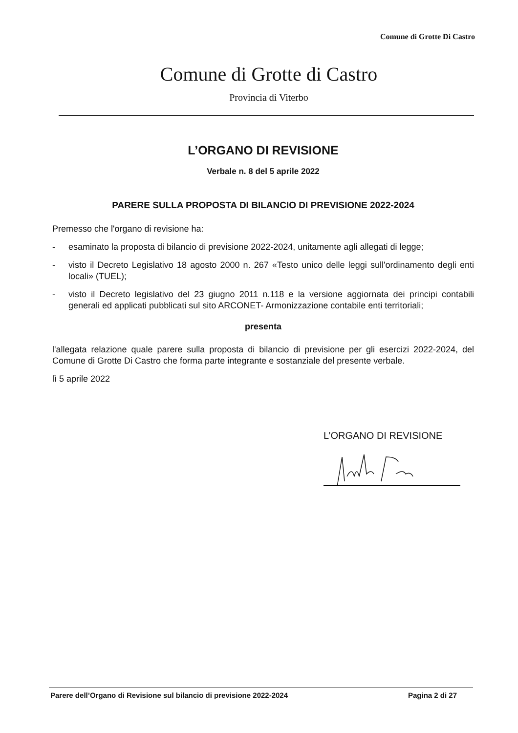Comune di Grotte Di Castro
Comune di Grotte di Castro
Provincia di Viterbo
L’ORGANO DI REVISIONE
Verbale n. 8 del 5 aprile 2022
PARERE SULLA PROPOSTA DI BILANCIO DI PREVISIONE 2022-2024
Premesso che l'organo di revisione ha:
- esaminato la proposta di bilancio di previsione 2022-2024, unitamente agli allegati di legge;
- visto il Decreto Legislativo 18 agosto 2000 n. 267 «Testo unico delle leggi sull'ordinamento degli enti locali» (TUEL);
- visto il Decreto legislativo del 23 giugno 2011 n.118 e la versione aggiornata dei principi contabili generali ed applicati pubblicati sul sito ARCONET- Armonizzazione contabile enti territoriali;
presenta
l'allegata relazione quale parere sulla proposta di bilancio di previsione per gli esercizi 2022-2024, del Comune di Grotte Di Castro che forma parte integrante e sostanziale del presente verbale.
lì 5 aprile 2022
L’ORGANO DI REVISIONE
Parere dell’Organo di Revisione sul bilancio di previsione 2022-2024 Pagina 2 di 27